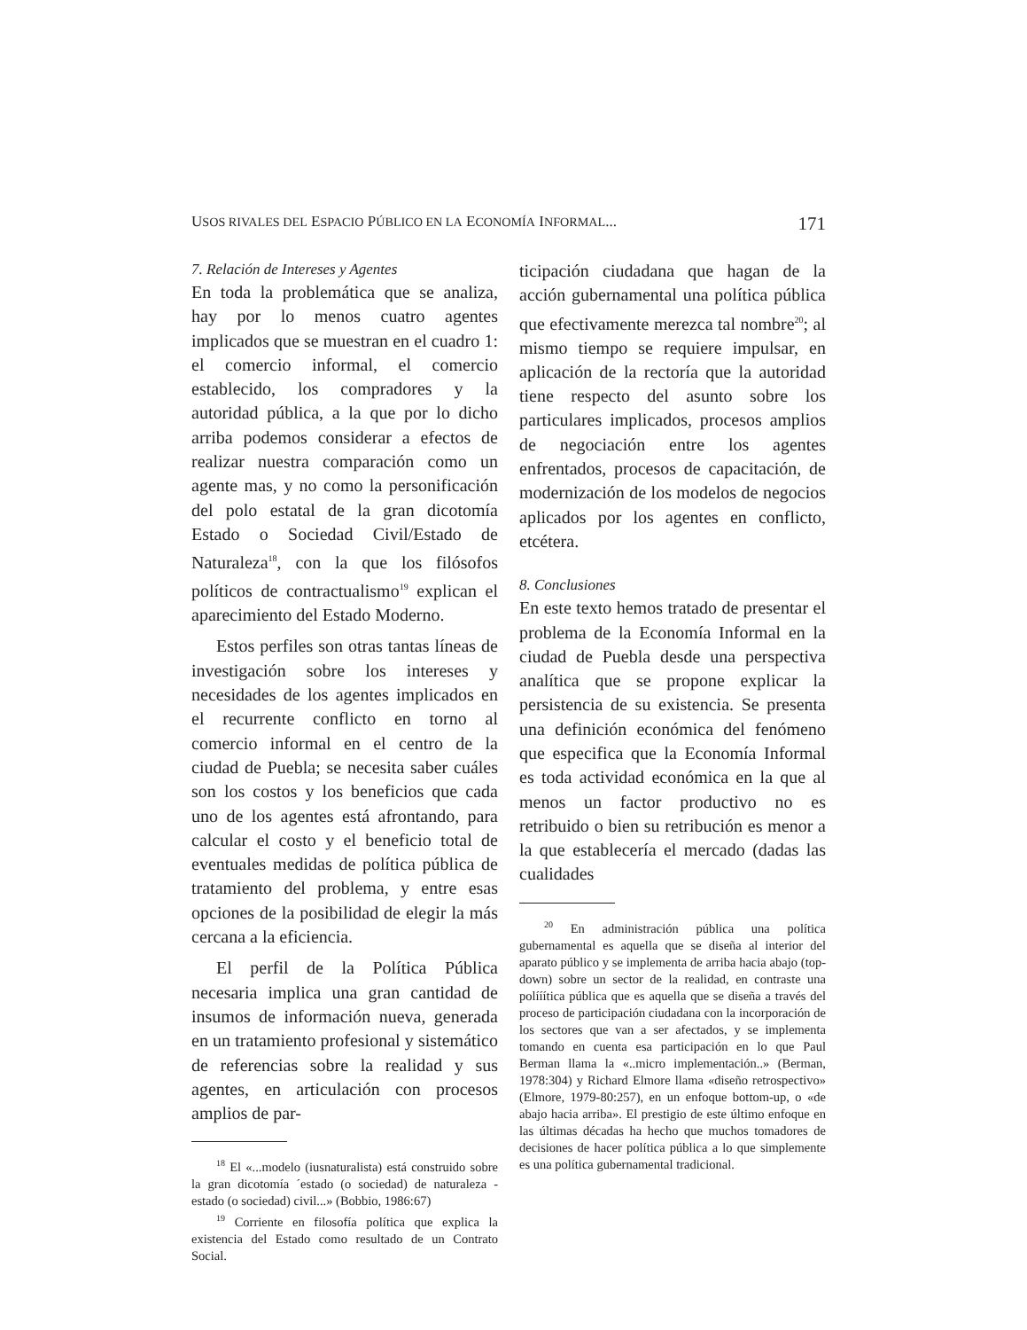USOS RIVALES DEL ESPACIO PÚBLICO EN LA ECONOMÍA INFORMAL... 171
7. Relación de Intereses y Agentes
En toda la problemática que se analiza, hay por lo menos cuatro agentes implicados que se muestran en el cuadro 1: el comercio informal, el comercio establecido, los compradores y la autoridad pública, a la que por lo dicho arriba podemos considerar a efectos de realizar nuestra comparación como un agente mas, y no como la personificación del polo estatal de la gran dicotomía Estado o Sociedad Civil/Estado de Naturaleza<sup>18</sup>, con la que los filósofos políticos de contractualismo<sup>19</sup> explican el aparecimiento del Estado Moderno.
Estos perfiles son otras tantas líneas de investigación sobre los intereses y necesidades de los agentes implicados en el recurrente conflicto en torno al comercio informal en el centro de la ciudad de Puebla; se necesita saber cuáles son los costos y los beneficios que cada uno de los agentes está afrontando, para calcular el costo y el beneficio total de eventuales medidas de política pública de tratamiento del problema, y entre esas opciones de la posibilidad de elegir la más cercana a la eficiencia.
El perfil de la Política Pública necesaria implica una gran cantidad de insumos de información nueva, generada en un tratamiento profesional y sistemático de referencias sobre la realidad y sus agentes, en articulación con procesos amplios de par-
<sup>18</sup> El «...modelo (iusnaturalista) está construido sobre la gran dicotomía ´estado (o sociedad) de naturaleza - estado (o sociedad) civil...» (Bobbio, 1986:67)
<sup>19</sup> Corriente en filosofía política que explica la existencia del Estado como resultado de un Contrato Social.
ticipación ciudadana que hagan de la acción gubernamental una política pública que efectivamente merezca tal nombre<sup>20</sup>; al mismo tiempo se requiere impulsar, en aplicación de la rectoría que la autoridad tiene respecto del asunto sobre los particulares implicados, procesos amplios de negociación entre los agentes enfrentados, procesos de capacitación, de modernización de los modelos de negocios aplicados por los agentes en conflicto, etcétera.
8. Conclusiones
En este texto hemos tratado de presentar el problema de la Economía Informal en la ciudad de Puebla desde una perspectiva analítica que se propone explicar la persistencia de su existencia. Se presenta una definición económica del fenómeno que especifica que la Economía Informal es toda actividad económica en la que al menos un factor productivo no es retribuido o bien su retribución es menor a la que establecería el mercado (dadas las cualidades
<sup>20</sup> En administración pública una política gubernamental es aquella que se diseña al interior del aparato público y se implementa de arriba hacia abajo (top-down) sobre un sector de la realidad, en contraste una polííítica pública que es aquella que se diseña a través del proceso de participación ciudadana con la incorporación de los sectores que van a ser afectados, y se implementa tomando en cuenta esa participación en lo que Paul Berman llama la «..micro implementación..» (Berman, 1978:304) y Richard Elmore llama «diseño retrospectivo» (Elmore, 1979-80:257), en un enfoque bottom-up, o «de abajo hacia arriba». El prestigio de este último enfoque en las últimas décadas ha hecho que muchos tomadores de decisiones de hacer política pública a lo que simplemente es una política gubernamental tradicional.